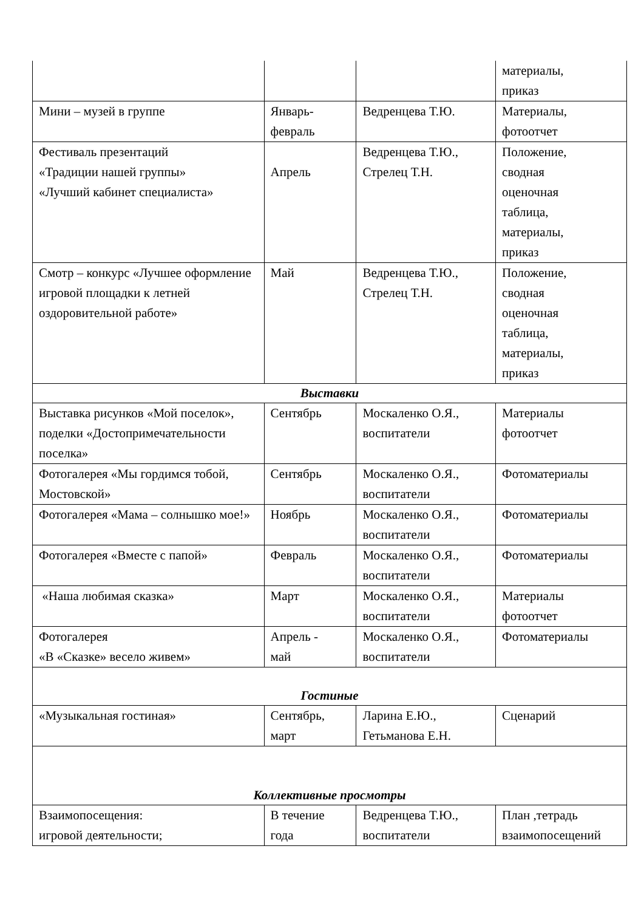| | | | материалы, приказ |
| Мини – музей в группе | Январь- февраль | Ведренцева Т.Ю. | Материалы, фотоотчет |
| Фестиваль презентаций «Традиции нашей группы» «Лучший кабинет специалиста» | Апрель | Ведренцева Т.Ю., Стрелец Т.Н. | Положение, сводная оценочная таблица, материалы, приказ |
| Смотр – конкурс «Лучшее оформление игровой площадки к летней оздоровительной работе» | Май | Ведренцева Т.Ю., Стрелец Т.Н. | Положение, сводная оценочная таблица, материалы, приказ |
| Выставки | | | |
| Выставка рисунков «Мой поселок», поделки «Достопримечательности поселка» | Сентябрь | Москаленко О.Я., воспитатели | Материалы фотоотчет |
| Фотогалерея «Мы гордимся тобой, Мостовской» | Сентябрь | Москаленко О.Я., воспитатели | Фотоматериалы |
| Фотогалерея «Мама – солнышко мое!» | Ноябрь | Москаленко О.Я., воспитатели | Фотоматериалы |
| Фотогалерея «Вместе с папой» | Февраль | Москаленко О.Я., воспитатели | Фотоматериалы |
| «Наша любимая сказка» | Март | Москаленко О.Я., воспитатели | Материалы фотоотчет |
| Фотогалерея «В «Сказке» весело живем» | Апрель - май | Москаленко О.Я., воспитатели | Фотоматериалы |
| Гостиные | | | |
| «Музыкальная гостиная» | Сентябрь, март | Ларина Е.Ю., Гетьманова Е.Н. | Сценарий |
| Коллективные просмотры | | | |
| Взаимопосещения: игровой деятельности; | В течение года | Ведренцева Т.Ю., воспитатели | План ,тетрадь взаимопосещений |